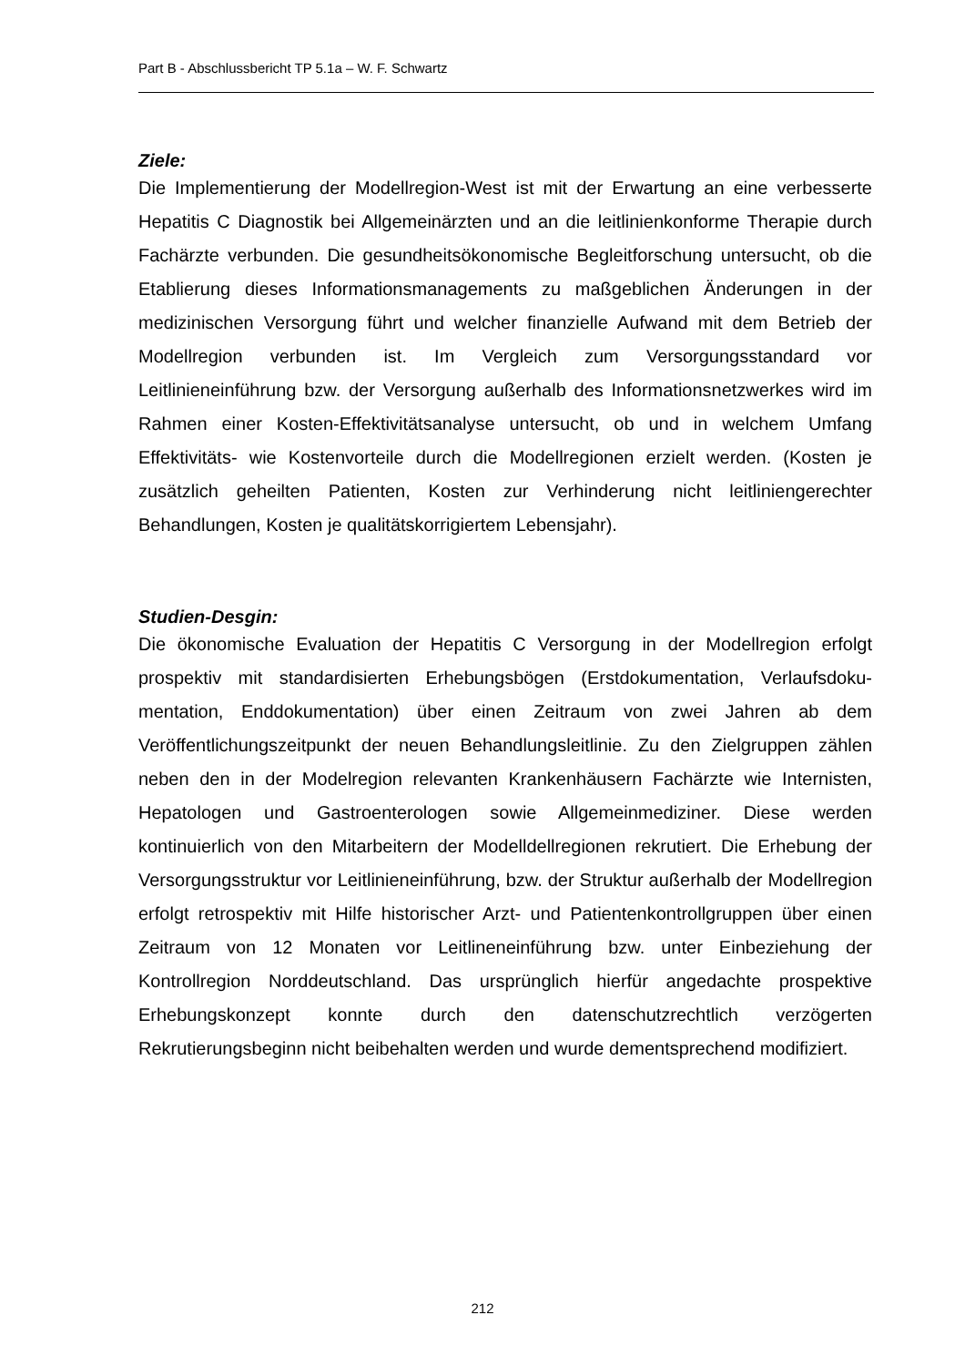Part B - Abschlussbericht TP 5.1a – W. F. Schwartz
Ziele:
Die Implementierung der Modellregion-West ist mit der Erwartung an eine verbesserte Hepatitis C Diagnostik bei Allgemeinärzten und an die leitlinienkonforme Therapie durch Fachärzte verbunden. Die gesundheitsökonomische Begleitforschung untersucht, ob die Etablierung dieses Informationsmanagements zu maßgeblichen Änderungen in der medizinischen Versorgung führt und welcher finanzielle Aufwand mit dem Betrieb der Modellregion verbunden ist. Im Vergleich zum Versorgungsstandard vor Leitlinieneinführung bzw. der Versorgung außerhalb des Informationsnetzwerkes wird im Rahmen einer Kosten-Effektivitätsanalyse untersucht, ob und in welchem Umfang Effektivitäts- wie Kostenvorteile durch die Modellregionen erzielt werden. (Kosten je zusätzlich geheilten Patienten, Kosten zur Verhinderung nicht leitliniengerechter Behandlungen, Kosten je qualitätskorrigiertem Lebensjahr).
Studien-Desgin:
Die ökonomische Evaluation der Hepatitis C Versorgung in der Modellregion erfolgt prospektiv mit standardisierten Erhebungsbögen (Erstdokumentation, Verlaufsdoku-mentation, Enddokumentation) über einen Zeitraum von zwei Jahren ab dem Veröffentlichungszeitpunkt der neuen Behandlungsleitlinie. Zu den Zielgruppen zählen neben den in der Modelregion relevanten Krankenhäusern Fachärzte wie Internisten, Hepatologen und Gastroenterologen sowie Allgemeinmediziner. Diese werden kontinuierlich von den Mitarbeitern der Modelldellregionen rekrutiert. Die Erhebung der Versorgungsstruktur vor Leitlinieneinführung, bzw. der Struktur außerhalb der Modellregion erfolgt retrospektiv mit Hilfe historischer Arzt- und Patientenkontrollgruppen über einen Zeitraum von 12 Monaten vor Leitlineneinführung bzw. unter Einbeziehung der Kontrollregion Norddeutschland. Das ursprünglich hierfür angedachte prospektive Erhebungskonzept konnte durch den datenschutzrechtlich verzögerten Rekrutierungsbeginn nicht beibehalten werden und wurde dementsprechend modifiziert.
212